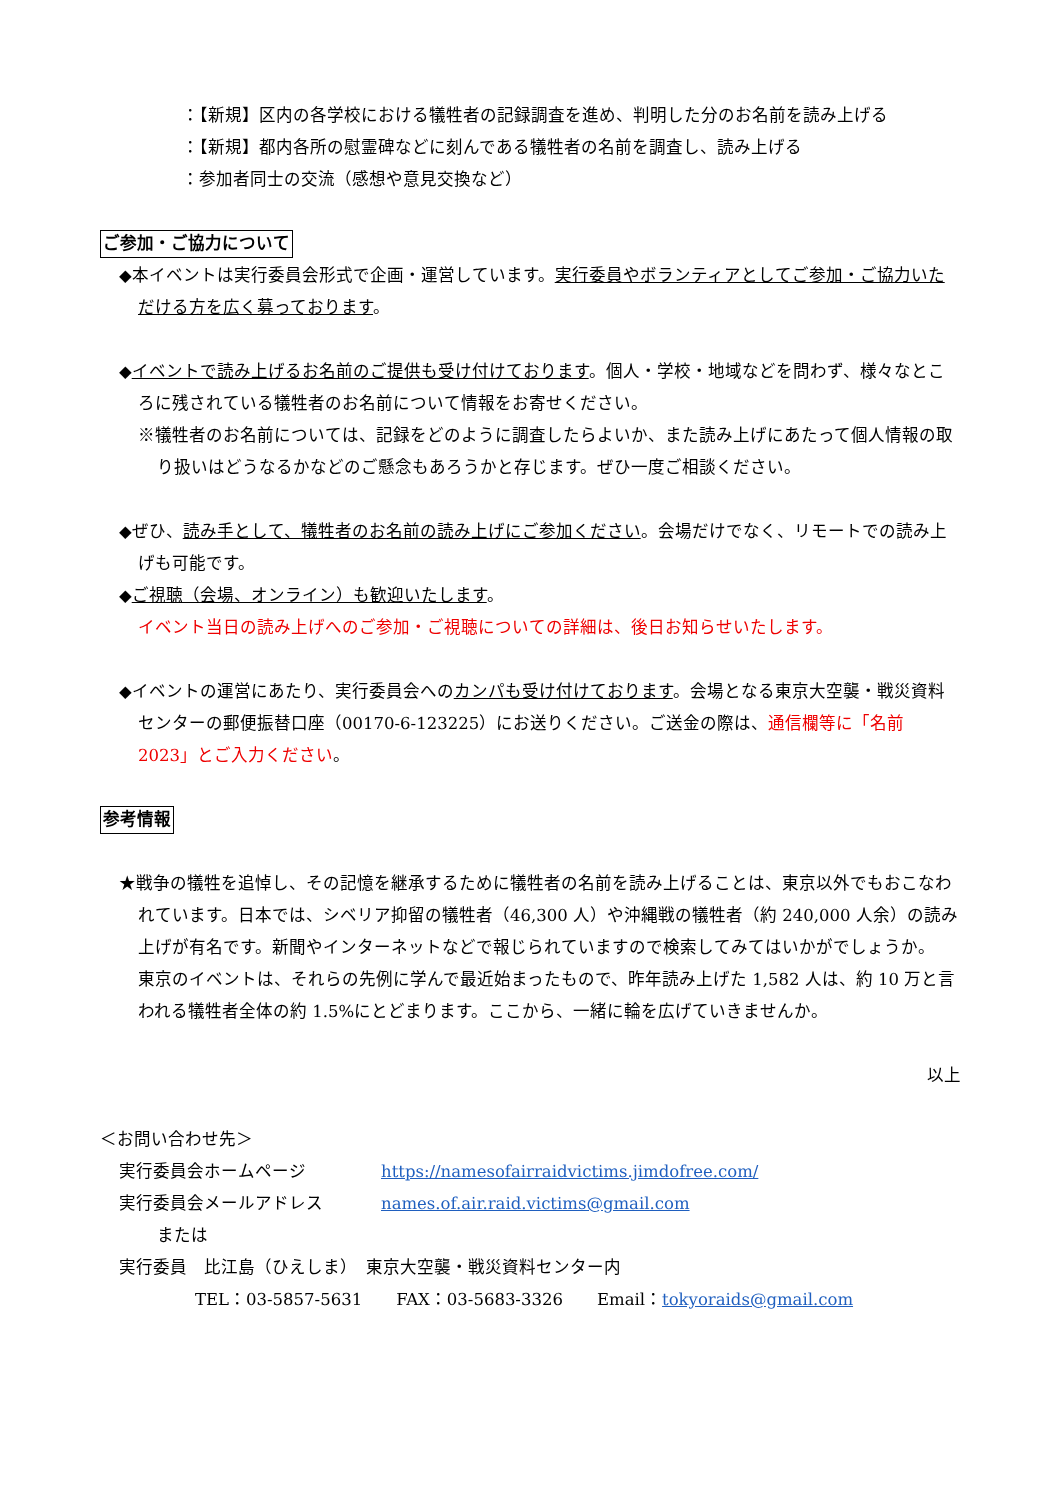：【新規】区内の各学校における犠牲者の記録調査を進め、判明した分のお名前を読み上げる
：【新規】都内各所の慰霊碑などに刻んである犠牲者の名前を調査し、読み上げる
：参加者同士の交流（感想や意見交換など）
ご参加・ご協力について
◆本イベントは実行委員会形式で企画・運営しています。実行委員やボランティアとしてご参加・ご協力いただける方を広く募っております。
◆イベントで読み上げるお名前のご提供も受け付けております。個人・学校・地域などを問わず、様々なところに残されている犠牲者のお名前について情報をお寄せください。
※犠牲者のお名前については、記録をどのように調査したらよいか、また読み上げにあたって個人情報の取り扱いはどうなるかなどのご懸念もあろうかと存じます。ぜひ一度ご相談ください。
◆ぜひ、読み手として、犠牲者のお名前の読み上げにご参加ください。会場だけでなく、リモートでの読み上げも可能です。
◆ご視聴（会場、オンライン）も歓迎いたします。
イベント当日の読み上げへのご参加・ご視聴についての詳細は、後日お知らせいたします。
◆イベントの運営にあたり、実行委員会へのカンパも受け付けております。会場となる東京大空襲・戦災資料センターの郵便振替口座（00170-6-123225）にお送りください。ご送金の際は、通信欄等に「名前 2023」とご入力ください。
参考情報
★戦争の犠牲を追悼し、その記憶を継承するために犠牲者の名前を読み上げることは、東京以外でもおこなわれています。日本では、シベリア抑留の犠牲者（46,300 人）や沖縄戦の犠牲者（約 240,000 人余）の読み上げが有名です。新聞やインターネットなどで報じられていますので検索してみてはいかがでしょうか。
東京のイベントは、それらの先例に学んで最近始まったもので、昨年読み上げた 1,582 人は、約 10 万と言われる犠牲者全体の約 1.5%にとどまります。ここから、一緒に輪を広げていきませんか。
以上
＜お問い合わせ先＞
実行委員会ホームページ https://namesofairraidvictims.jimdofree.com/
実行委員会メールアドレス names.of.air.raid.victims@gmail.com
または
実行委員　比江島（ひえしま）　東京大空襲・戦災資料センター内
TEL：03-5857-5631　　FAX：03-5683-3326　　Email：tokyoraids@gmail.com